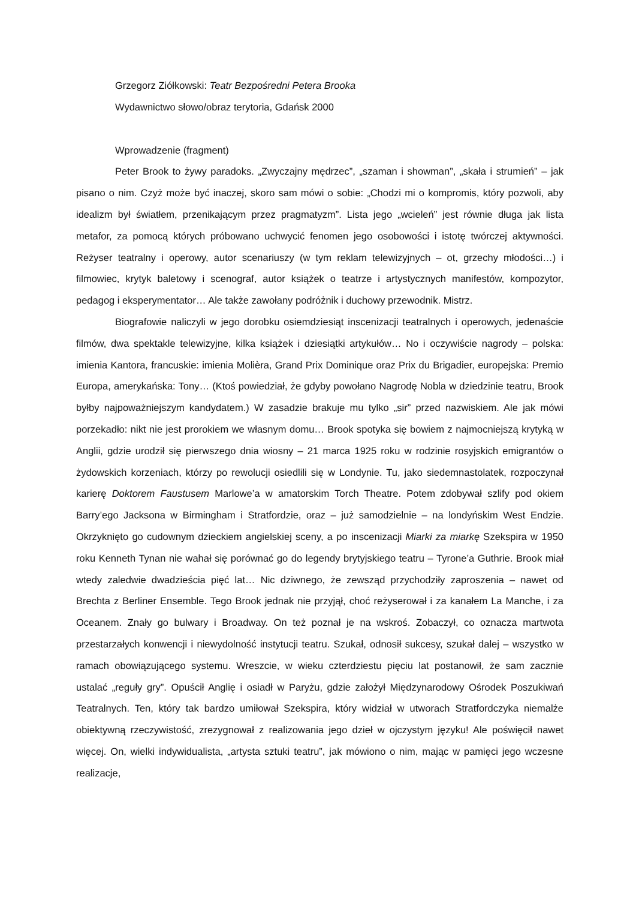Grzegorz Ziółkowski: Teatr Bezpośredni Petera Brooka
Wydawnictwo słowo/obraz terytoria, Gdańsk 2000
Wprowadzenie (fragment)
Peter Brook to żywy paradoks. „Zwyczajny mędrzec”, „szaman i showman”, „skała i strumień” – jak pisano o nim. Czyż może być inaczej, skoro sam mówi o sobie: „Chodzi mi o kompromis, który pozwoli, aby idealizm był światłem, przenikającym przez pragmatyzm”. Lista jego „wcieleń” jest równie długa jak lista metafor, za pomocą których próbowano uchwycić fenomen jego osobowości i istotę twórczej aktywności. Reżyser teatralny i operowy, autor scenariuszy (w tym reklam telewizyjnych – ot, grzechy młodości…) i filmowiec, krytyk baletowy i scenograf, autor książek o teatrze i artystycznych manifestów, kompozytor, pedagog i eksperymentator… Ale także zawołany podróżnik i duchowy przewodnik. Mistrz.
Biografowie naliczyli w jego dorobku osiemdziesiąt inscenizacji teatralnych i operowych, jedenaście filmów, dwa spektakle telewizyjne, kilka książek i dziesiątki artykułów… No i oczywiście nagrody – polska: imienia Kantora, francuskie: imienia Molièra, Grand Prix Dominique oraz Prix du Brigadier, europejska: Premio Europa, amerykańska: Tony… (Ktoś powiedział, że gdyby powołano Nagrodę Nobla w dziedzinie teatru, Brook byłby najpoważniejszym kandydatem.) W zasadzie brakuje mu tylko „sir” przed nazwiskiem. Ale jak mówi porzekadło: nikt nie jest prorokiem we własnym domu… Brook spotyka się bowiem z najmocniejszą krytyką w Anglii, gdzie urodził się pierwszego dnia wiosny – 21 marca 1925 roku w rodzinie rosyjskich emigrantów o żydowskich korzeniach, którzy po rewolucji osiedlili się w Londynie. Tu, jako siedemnastolatek, rozpoczynał karierę Doktorem Faustusem Marlowe’a w amatorskim Torch Theatre. Potem zdobywał szlify pod okiem Barry’ego Jacksona w Birmingham i Stratfordzie, oraz – już samodzielnie – na londyńskim West Endzie. Okrzyknięto go cudownym dzieckiem angielskiej sceny, a po inscenizacji Miarki za miarkę Szekspira w 1950 roku Kenneth Tynan nie wahał się porównać go do legendy brytyjskiego teatru – Tyrone’a Guthrie. Brook miał wtedy zaledwie dwadzieścia pięć lat… Nic dziwnego, że zewsząd przychodziły zaproszenia – nawet od Brechta z Berliner Ensemble. Tego Brook jednak nie przyjął, choć reżyserował i za kanałem La Manche, i za Oceanem. Znały go bulwary i Broadway. On też poznał je na wskroś. Zobaczył, co oznacza martwota przestarzałych konwencji i niewydolność instytucji teatru. Szukał, odnosił sukcesy, szukał dalej – wszystko w ramach obowiązującego systemu. Wreszcie, w wieku czterdziestu pięciu lat postanowił, że sam zacznie ustalać „reguły gry”. Opuścił Anglię i osiadł w Paryżu, gdzie założył Międzynarodowy Ośrodek Poszukiwań Teatralnych. Ten, który tak bardzo umiłował Szekspira, który widział w utworach Stratfordczyka niemalże obiektywną rzeczywistość, zrezygnował z realizowania jego dzieł w ojczystym języku! Ale poświęcił nawet więcej. On, wielki indywidualista, „artysta sztuki teatru”, jak mówiono o nim, mając w pamięci jego wczesne realizacje,